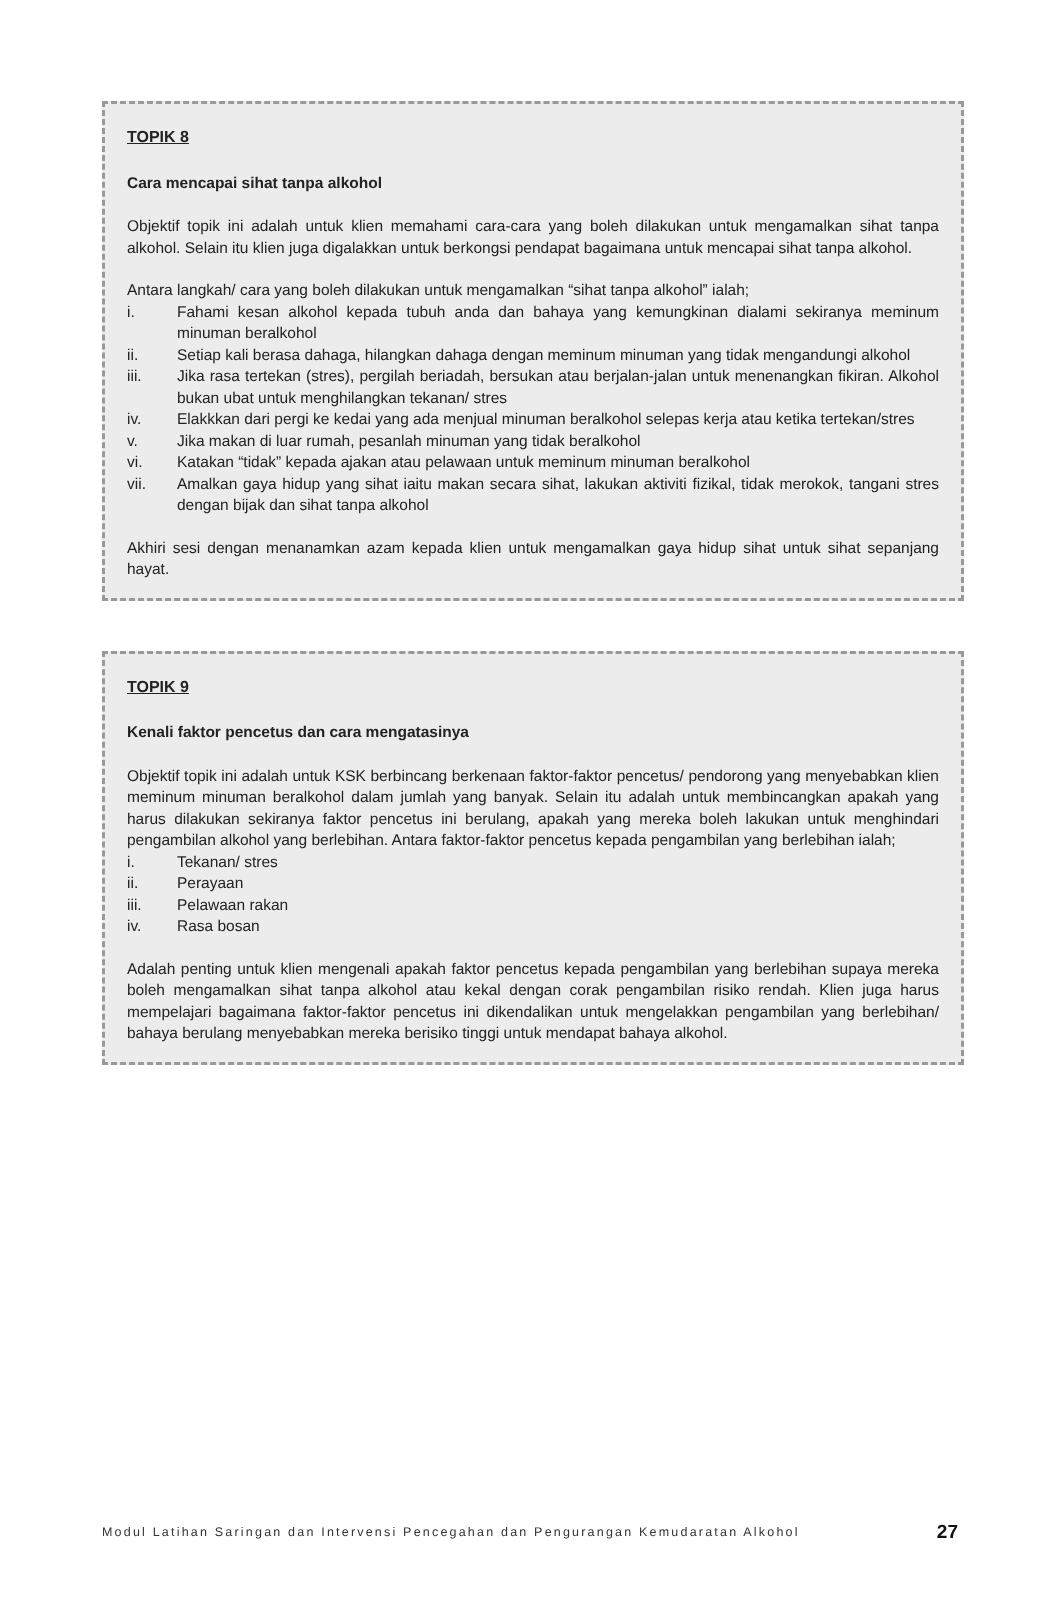TOPIK 8
Cara mencapai sihat tanpa alkohol
Objektif topik ini adalah untuk klien memahami cara-cara yang boleh dilakukan untuk mengamalkan sihat tanpa alkohol. Selain itu klien juga digalakkan untuk berkongsi pendapat bagaimana untuk mencapai sihat tanpa alkohol.
Antara langkah/ cara yang boleh dilakukan untuk mengamalkan “sihat tanpa alkohol” ialah;
i. Fahami kesan alkohol kepada tubuh anda dan bahaya yang kemungkinan dialami sekiranya meminum minuman beralkohol
ii. Setiap kali berasa dahaga, hilangkan dahaga dengan meminum minuman yang tidak mengandungi alkohol
iii. Jika rasa tertekan (stres), pergilah beriadah, bersukan atau berjalan-jalan untuk menenangkan fikiran. Alkohol bukan ubat untuk menghilangkan tekanan/ stres
iv. Elakkkan dari pergi ke kedai yang ada menjual minuman beralkohol selepas kerja atau ketika tertekan/stres
v. Jika makan di luar rumah, pesanlah minuman yang tidak beralkohol
vi. Katakan “tidak” kepada ajakan atau pelawaan untuk meminum minuman beralkohol
vii. Amalkan gaya hidup yang sihat iaitu makan secara sihat, lakukan aktiviti fizikal, tidak merokok, tangani stres dengan bijak dan sihat tanpa alkohol
Akhiri sesi dengan menanamkan azam kepada klien untuk mengamalkan gaya hidup sihat untuk sihat sepanjang hayat.
TOPIK 9
Kenali faktor pencetus dan cara mengatasinya
Objektif topik ini adalah untuk KSK berbincang berkenaan faktor-faktor pencetus/ pendorong yang menyebabkan klien meminum minuman beralkohol dalam jumlah yang banyak. Selain itu adalah untuk membincangkan apakah yang harus dilakukan sekiranya faktor pencetus ini berulang, apakah yang mereka boleh lakukan untuk menghindari pengambilan alkohol yang berlebihan. Antara faktor-faktor pencetus kepada pengambilan yang berlebihan ialah;
i. Tekanan/ stres
ii. Perayaan
iii. Pelawaan rakan
iv. Rasa bosan
Adalah penting untuk klien mengenali apakah faktor pencetus kepada pengambilan yang berlebihan supaya mereka boleh mengamalkan sihat tanpa alkohol atau kekal dengan corak pengambilan risiko rendah. Klien juga harus mempelajari bagaimana faktor-faktor pencetus ini dikendalikan untuk mengelakkan pengambilan yang berlebihan/ bahaya berulang menyebabkan mereka berisiko tinggi untuk mendapat bahaya alkohol.
Modul Latihan Saringan dan Intervensi Pencegahan dan Pengurangan Kemudaratan Alkohol 27